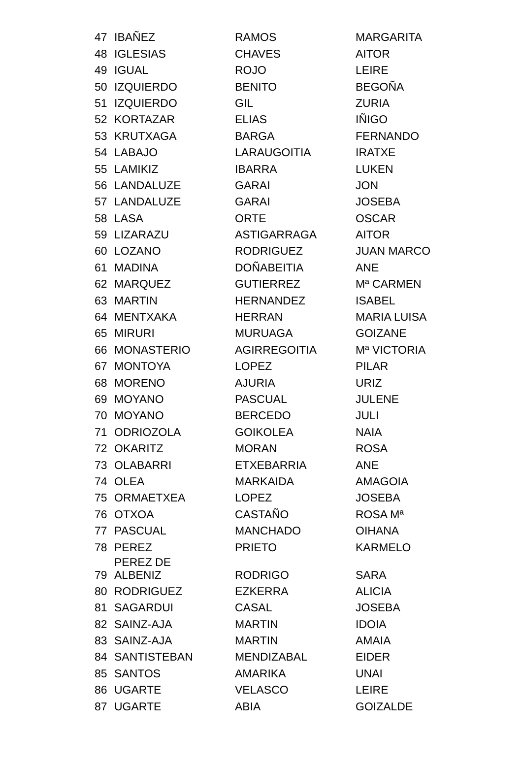| 47 | IBAÑEZ | RAMOS | MARGARITA |
| 48 | IGLESIAS | CHAVES | AITOR |
| 49 | IGUAL | ROJO | LEIRE |
| 50 | IZQUIERDO | BENITO | BEGOÑA |
| 51 | IZQUIERDO | GIL | ZURIA |
| 52 | KORTAZAR | ELIAS | IÑIGO |
| 53 | KRUTXAGA | BARGA | FERNANDO |
| 54 | LABAJO | LARAUGOITIA | IRATXE |
| 55 | LAMIKIZ | IBARRA | LUKEN |
| 56 | LANDALUZE | GARAI | JON |
| 57 | LANDALUZE | GARAI | JOSEBA |
| 58 | LASA | ORTE | OSCAR |
| 59 | LIZARAZU | ASTIGARRAGA | AITOR |
| 60 | LOZANO | RODRIGUEZ | JUAN MARCO |
| 61 | MADINA | DOÑABEITIA | ANE |
| 62 | MARQUEZ | GUTIERREZ | Mª CARMEN |
| 63 | MARTIN | HERNANDEZ | ISABEL |
| 64 | MENTXAKA | HERRAN | MARIA LUISA |
| 65 | MIRURI | MURUAGA | GOIZANE |
| 66 | MONASTERIO | AGIRREGOITIA | Mª VICTORIA |
| 67 | MONTOYA | LOPEZ | PILAR |
| 68 | MORENO | AJURIA | URIZ |
| 69 | MOYANO | PASCUAL | JULENE |
| 70 | MOYANO | BERCEDO | JULI |
| 71 | ODRIOZOLA | GOIKOLEA | NAIA |
| 72 | OKARITZ | MORAN | ROSA |
| 73 | OLABARRI | ETXEBARRIA | ANE |
| 74 | OLEA | MARKAIDA | AMAGOIA |
| 75 | ORMAETXEA | LOPEZ | JOSEBA |
| 76 | OTXOA | CASTAÑO | ROSA Mª |
| 77 | PASCUAL | MANCHADO | OIHANA |
| 78 | PEREZ | PRIETO | KARMELO |
| 79 | PEREZ DE ALBENIZ | RODRIGO | SARA |
| 80 | RODRIGUEZ | EZKERRA | ALICIA |
| 81 | SAGARDUI | CASAL | JOSEBA |
| 82 | SAINZ-AJA | MARTIN | IDOIA |
| 83 | SAINZ-AJA | MARTIN | AMAIA |
| 84 | SANTISTEBAN | MENDIZABAL | EIDER |
| 85 | SANTOS | AMARIKA | UNAI |
| 86 | UGARTE | VELASCO | LEIRE |
| 87 | UGARTE | ABIA | GOIZALDE |